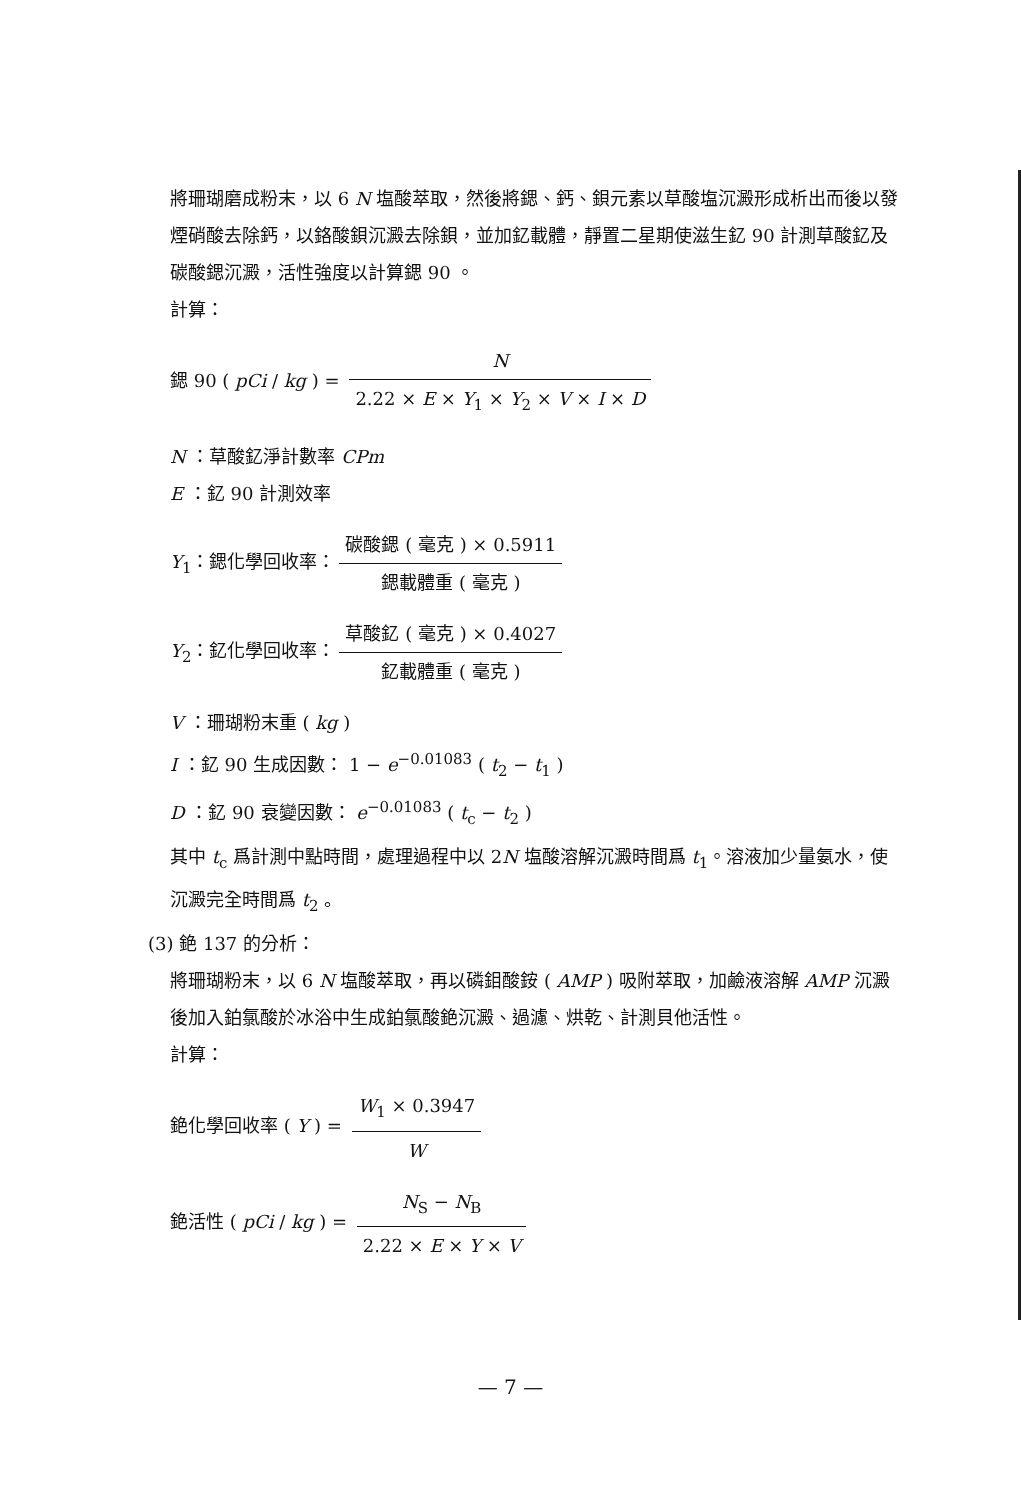將珊瑚磨成粉末，以 6 N 塩酸萃取，然後將鍶、鈣、鋇元素以草酸塩沉澱形成析出而後以發煙硝酸去除鈣，以鉻酸鋇沉澱去除鋇，並加釔載體，靜置二星期使滋生釔 90 計測草酸釔及碳酸鍶沉澱，活性強度以計算鍶 90 。
計算：
鍶 90 ( pCi / kg ) = N 2.22 × E × Y<sub>1</sub> × Y<sub>2</sub> × V × I × D
N ：草酸釔淨計數率 CPm
E ：釔 90 計測效率
Y<sub>1</sub>：鍶化學回收率： 碳酸鍶 ( 毫克 ) × 0.5911 鍶載體重 ( 毫克 )
Y<sub>2</sub>：釔化學回收率： 草酸釔 ( 毫克 ) × 0.4027 釔載體重 ( 毫克 )
V ：珊瑚粉末重 ( kg )
I ：釔 90 生成因數： 1 − e<sup>−0.01083</sup> ( t<sub>2</sub> − t<sub>1</sub> )
D ：釔 90 衰變因數： e<sup>−0.01083</sup> ( t<sub>c</sub> − t<sub>2</sub> )
其中 t<sub>c</sub> 爲計測中點時間，處理過程中以 2N 塩酸溶解沉澱時間爲 t<sub>1</sub>。溶液加少量氨水，使沉澱完全時間爲 t<sub>2</sub> 。
(3) 銫 137 的分析：
將珊瑚粉末，以 6 N 塩酸萃取，再以磷鉬酸銨 ( AMP ) 吸附萃取，加鹼液溶解 AMP 沉澱 後加入鉑氯酸於冰浴中生成鉑氯酸銫沉澱、過濾、烘乾、計測貝他活性。
計算：
銫化學回收率 ( Y ) = W<sub>1</sub> × 0.3947 W
銫活性 ( pCi / kg ) = N<sub>S</sub> − N<sub>B</sub> 2.22 × E × Y × V
— 7 —